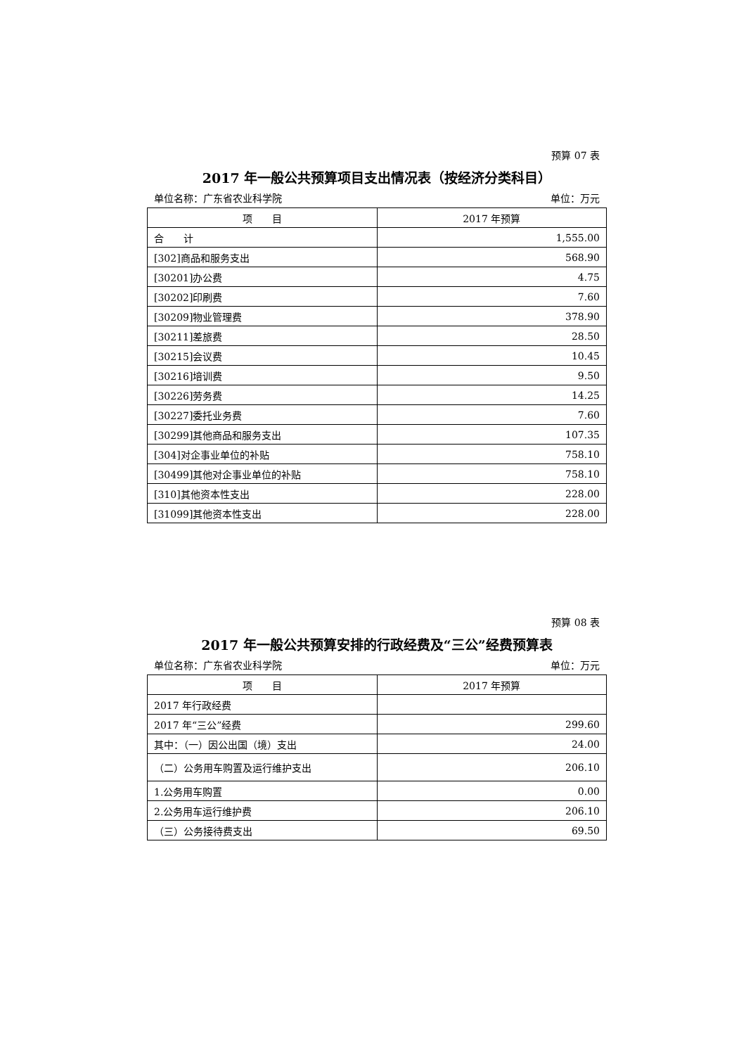预算 07 表
2017 年一般公共预算项目支出情况表（按经济分类科目）
单位名称：广东省农业科学院 单位：万元
| 项 目 | 2017 年预算 |
| --- | --- |
| 合 计 | 1,555.00 |
| [302]商品和服务支出 | 568.90 |
| [30201]办公费 | 4.75 |
| [30202]印刷费 | 7.60 |
| [30209]物业管理费 | 378.90 |
| [30211]差旅费 | 28.50 |
| [30215]会议费 | 10.45 |
| [30216]培训费 | 9.50 |
| [30226]劳务费 | 14.25 |
| [30227]委托业务费 | 7.60 |
| [30299]其他商品和服务支出 | 107.35 |
| [304]对企事业单位的补贴 | 758.10 |
| [30499]其他对企事业单位的补贴 | 758.10 |
| [310]其他资本性支出 | 228.00 |
| [31099]其他资本性支出 | 228.00 |
预算 08 表
2017 年一般公共预算安排的行政经费及“三公”经费预算表
单位名称：广东省农业科学院 单位：万元
| 项 目 | 2017 年预算 |
| --- | --- |
| 2017 年行政经费 | |
| 2017 年“三公”经费 | 299.60 |
| 其中：（一）因公出国（境）支出 | 24.00 |
| （二）公务用车购置及运行维护支出 | 206.10 |
| 1.公务用车购置 | 0.00 |
| 2.公务用车运行维护费 | 206.10 |
| （三）公务接待费支出 | 69.50 |